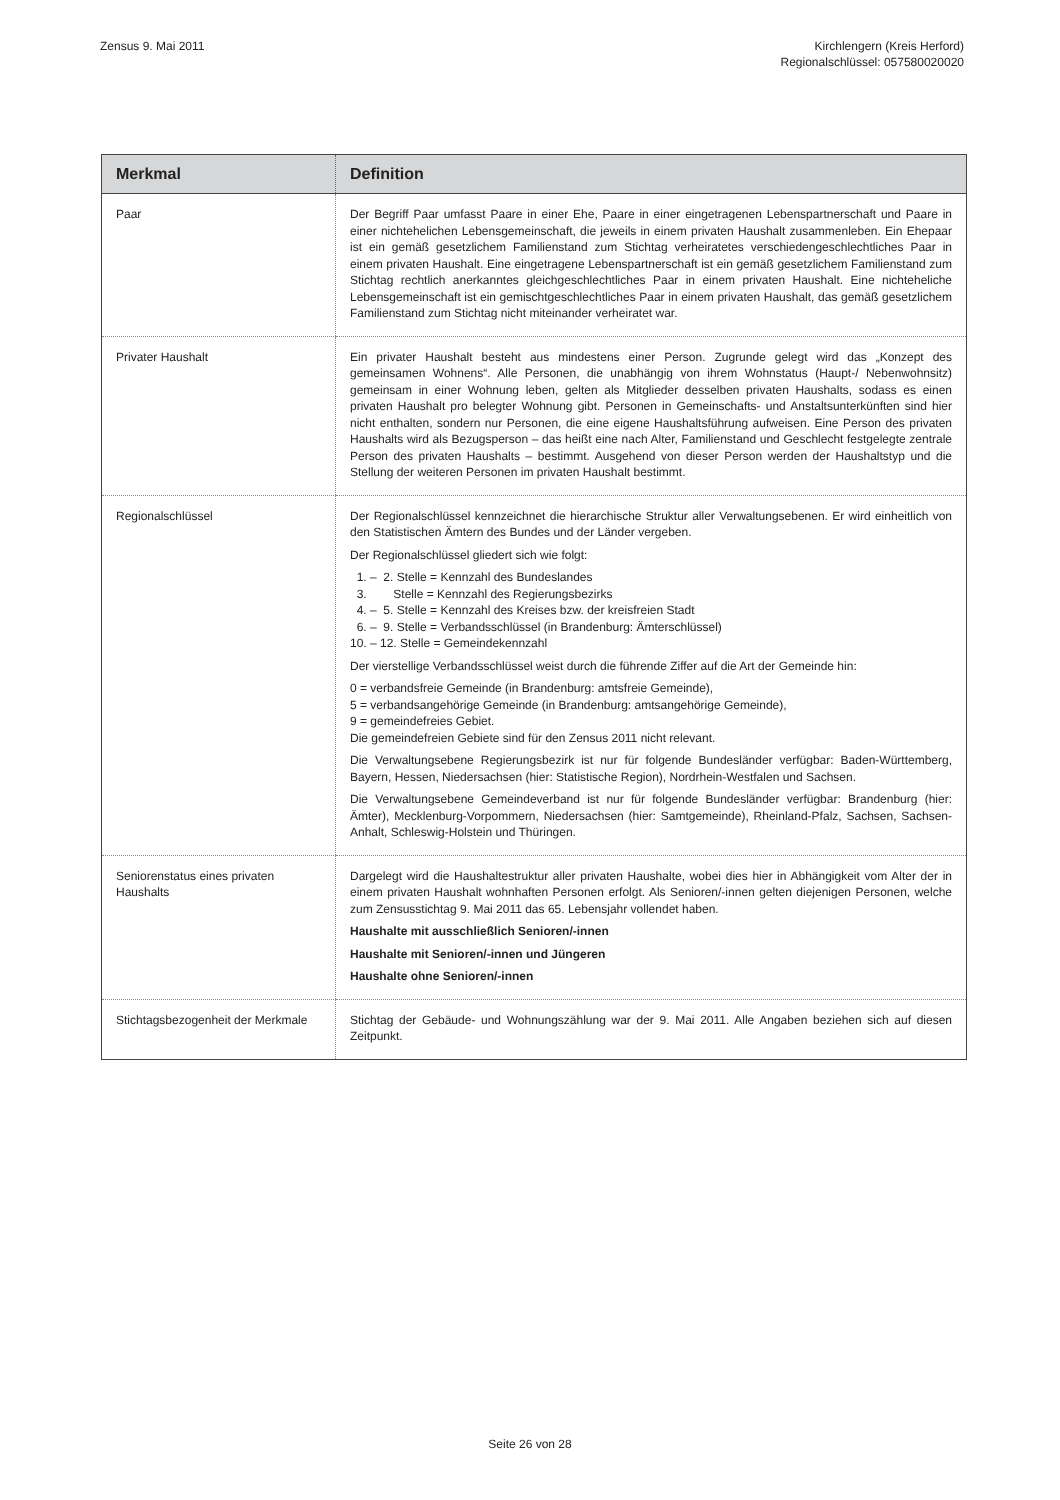Zensus 9. Mai 2011 Kirchlengern (Kreis Herford)
Regionalschlüssel: 057580020020
| Merkmal | Definition |
| --- | --- |
| Paar | Der Begriff Paar umfasst Paare in einer Ehe, Paare in einer eingetragenen Lebenspartnerschaft und Paare in einer nichtehelichen Lebensgemeinschaft, die jeweils in einem privaten Haushalt zusammenleben. Ein Ehepaar ist ein gemäß gesetzlichem Familienstand zum Stichtag verheiratetes verschiedengeschlechtliches Paar in einem privaten Haushalt. Eine eingetragene Lebenspartnerschaft ist ein gemäß gesetzlichem Familienstand zum Stichtag rechtlich anerkanntes gleichgeschlechtliches Paar in einem privaten Haushalt. Eine nichteheliche Lebensgemeinschaft ist ein gemischtgeschlechtliches Paar in einem privaten Haushalt, das gemäß gesetzlichem Familienstand zum Stichtag nicht miteinander verheiratet war. |
| Privater Haushalt | Ein privater Haushalt besteht aus mindestens einer Person. Zugrunde gelegt wird das „Konzept des gemeinsamen Wohnens“. Alle Personen, die unabhängig von ihrem Wohnstatus (Haupt-/ Nebenwohnsitz) gemeinsam in einer Wohnung leben, gelten als Mitglieder desselben privaten Haushalts, sodass es einen privaten Haushalt pro belegter Wohnung gibt. Personen in Gemeinschafts- und Anstaltsunterkünften sind hier nicht enthalten, sondern nur Personen, die eine eigene Haushaltsführung aufweisen. Eine Person des privaten Haushalts wird als Bezugsperson – das heißt eine nach Alter, Familienstand und Geschlecht festgelegte zentrale Person des privaten Haushalts – bestimmt. Ausgehend von dieser Person werden der Haushaltstyp und die Stellung der weiteren Personen im privaten Haushalt bestimmt. |
| Regionalschlüssel | Der Regionalschlüssel kennzeichnet die hierarchische Struktur aller Verwaltungsebenen. Er wird einheitlich von den Statistischen Ämtern des Bundes und der Länder vergeben. Der Regionalschlüssel gliedert sich wie folgt: 1. – 2. Stelle = Kennzahl des Bundeslandes 3. Stelle = Kennzahl des Regierungsbezirks 4. – 5. Stelle = Kennzahl des Kreises bzw. der kreisfreien Stadt 6. – 9. Stelle = Verbandsschlüssel (in Brandenburg: Ämterschlüssel) 10. – 12. Stelle = Gemeindekennzahl Der vierstellige Verbandsschlüssel weist durch die führende Ziffer auf die Art der Gemeinde hin: 0 = verbandsfreie Gemeinde (in Brandenburg: amtsfreie Gemeinde), 5 = verbandsangehörige Gemeinde (in Brandenburg: amtsangehörige Gemeinde), 9 = gemeindefreies Gebiet. Die gemeindefreien Gebiete sind für den Zensus 2011 nicht relevant. Die Verwaltungsebene Regierungsbezirk ist nur für folgende Bundesländer verfügbar: Baden-Württemberg, Bayern, Hessen, Niedersachsen (hier: Statistische Region), Nordrhein-Westfalen und Sachsen. Die Verwaltungsebene Gemeindeverband ist nur für folgende Bundesländer verfügbar: Brandenburg (hier: Ämter), Mecklenburg-Vorpommern, Niedersachsen (hier: Samtgemeinde), Rheinland-Pfalz, Sachsen, Sachsen-Anhalt, Schleswig-Holstein und Thüringen. |
| Seniorenstatus eines privaten Haushalts | Dargelegt wird die Haushaltestruktur aller privaten Haushalte, wobei dies hier in Abhängigkeit vom Alter der in einem privaten Haushalt wohnhaften Personen erfolgt. Als Senioren/-innen gelten diejenigen Personen, welche zum Zensusstichtag 9. Mai 2011 das 65. Lebensjahr vollendet haben. Haushalte mit ausschließlich Senioren/-innen Haushalte mit Senioren/-innen und Jüngeren Haushalte ohne Senioren/-innen |
| Stichtagsbezogenheit der Merkmale | Stichtag der Gebäude- und Wohnungszählung war der 9. Mai 2011. Alle Angaben beziehen sich auf diesen Zeitpunkt. |
Seite 26 von 28